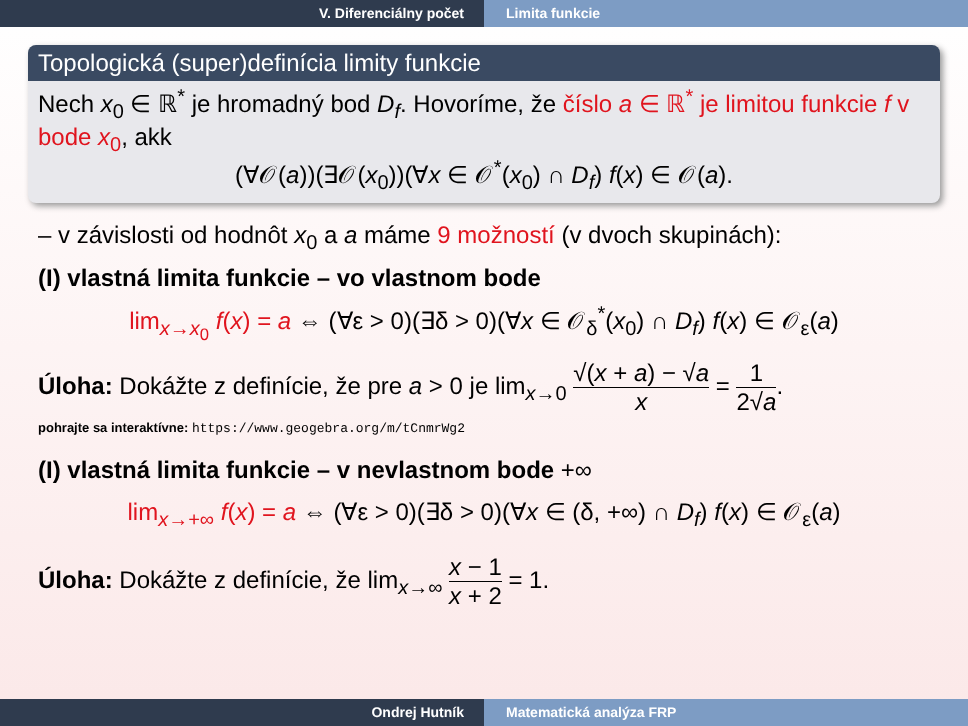V. Diferenciálny počet Limita funkcie
Topologická (super)definícia limity funkcie
Nech x<sub>0</sub> ∈ ℝ<sup>*</sup> je hromadný bod D<sub>f</sub>. Hovoríme, že číslo a ∈ ℝ<sup>*</sup> je limitou funkcie f v bode x<sub>0</sub>, akk
(∀𝒪(a))(∃𝒪(x<sub>0</sub>))(∀x ∈ 𝒪<sup>*</sup>(x<sub>0</sub>) ∩ D<sub>f</sub>) f(x) ∈ 𝒪(a).
– v závislosti od hodnôt x<sub>0</sub> a a máme 9 možností (v dvoch skupinách):
(I) vlastná limita funkcie – vo vlastnom bode
lim<sub>x→x<sub>0</sub></sub> f(x) = a ⇔ (∀ε > 0)(∃δ > 0)(∀x ∈ 𝒪<sub>δ</sub><sup>*</sup>(x<sub>0</sub>) ∩ D<sub>f</sub>) f(x) ∈ 𝒪<sub>ε</sub>(a)
Úloha: Dokážte z definície, že pre a > 0 je lim<sub>x→0</sub> √(x + a) − √a x = 1 2√a.
pohrajte sa interaktívne: https://www.geogebra.org/m/tCnmrWg2
(I) vlastná limita funkcie – v nevlastnom bode +∞
lim<sub>x→+∞</sub> f(x) = a ⇔ (∀ε > 0)(∃δ > 0)(∀x ∈ (δ, +∞) ∩ D<sub>f</sub>) f(x) ∈ 𝒪<sub>ε</sub>(a)
Úloha: Dokážte z definície, že lim<sub>x→∞</sub> x − 1 x + 2 = 1.
Ondrej Hutník Matematická analýza FRP